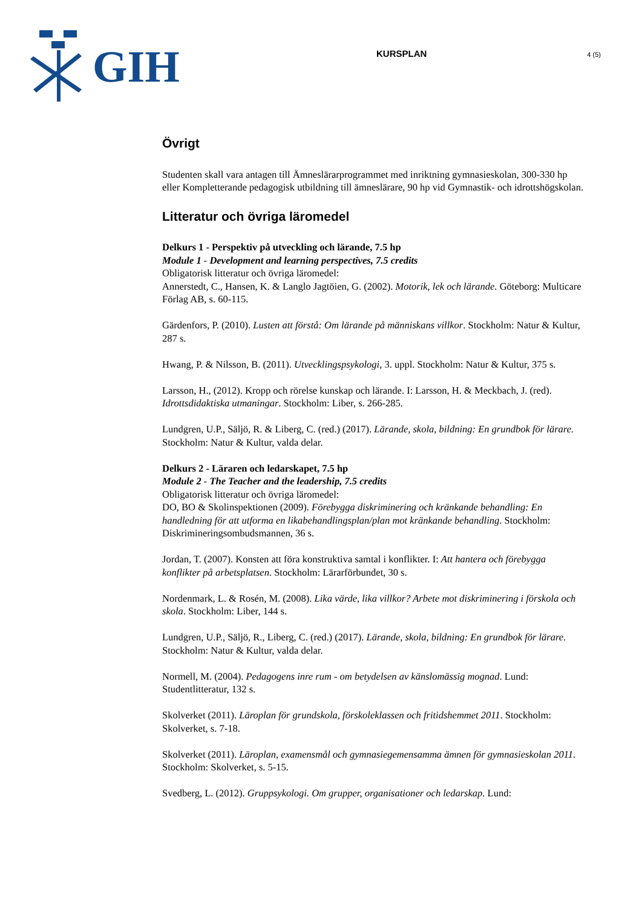GIH
KURSPLAN
4 (5)
Övrigt
Studenten skall vara antagen till Ämneslärarprogrammet med inriktning gymnasieskolan, 300-330 hp eller Kompletterande pedagogisk utbildning till ämneslärare, 90 hp vid Gymnastik- och idrottshögskolan.
Litteratur och övriga läromedel
Delkurs 1 - Perspektiv på utveckling och lärande, 7.5 hp
Module 1 - Development and learning perspectives, 7.5 credits
Obligatorisk litteratur och övriga läromedel:
Annerstedt, C., Hansen, K. & Langlo Jagtöien, G. (2002). Motorik, lek och lärande. Göteborg: Multicare Förlag AB, s. 60-115.
Gärdenfors, P. (2010). Lusten att förstå: Om lärande på människans villkor. Stockholm: Natur & Kultur, 287 s.
Hwang, P. & Nilsson, B. (2011). Utvecklingspsykologi, 3. uppl. Stockholm: Natur & Kultur, 375 s.
Larsson, H., (2012). Kropp och rörelse kunskap och lärande. I: Larsson, H. & Meckbach, J. (red). Idrottsdidaktiska utmaningar. Stockholm: Liber, s. 266-285.
Lundgren, U.P., Säljö, R. & Liberg, C. (red.) (2017). Lärande, skola, bildning: En grundbok för lärare. Stockholm: Natur & Kultur, valda delar.
Delkurs 2 - Läraren och ledarskapet, 7.5 hp
Module 2 - The Teacher and the leadership, 7.5 credits
Obligatorisk litteratur och övriga läromedel:
DO, BO & Skolinspektionen (2009). Förebygga diskriminering och kränkande behandling: En handledning för att utforma en likabehandlingsplan/plan mot kränkande behandling. Stockholm: Diskrimineringsombudsmannen, 36 s.
Jordan, T. (2007). Konsten att föra konstruktiva samtal i konflikter. I: Att hantera och förebygga konflikter på arbetsplatsen. Stockholm: Lärarförbundet, 30 s.
Nordenmark, L. & Rosén, M. (2008). Lika värde, lika villkor? Arbete mot diskriminering i förskola och skola. Stockholm: Liber, 144 s.
Lundgren, U.P., Säljö, R., Liberg, C. (red.) (2017). Lärande, skola, bildning: En grundbok för lärare. Stockholm: Natur & Kultur, valda delar.
Normell, M. (2004). Pedagogens inre rum - om betydelsen av känslomässig mognad. Lund: Studentlitteratur, 132 s.
Skolverket (2011). Läroplan för grundskola, förskoleklassen och fritidshemmet 2011. Stockholm: Skolverket, s. 7-18.
Skolverket (2011). Läroplan, examensmål och gymnasiegemensamma ämnen för gymnasieskolan 2011. Stockholm: Skolverket, s. 5-15.
Svedberg, L. (2012). Gruppsykologi. Om grupper, organisationer och ledarskap. Lund: